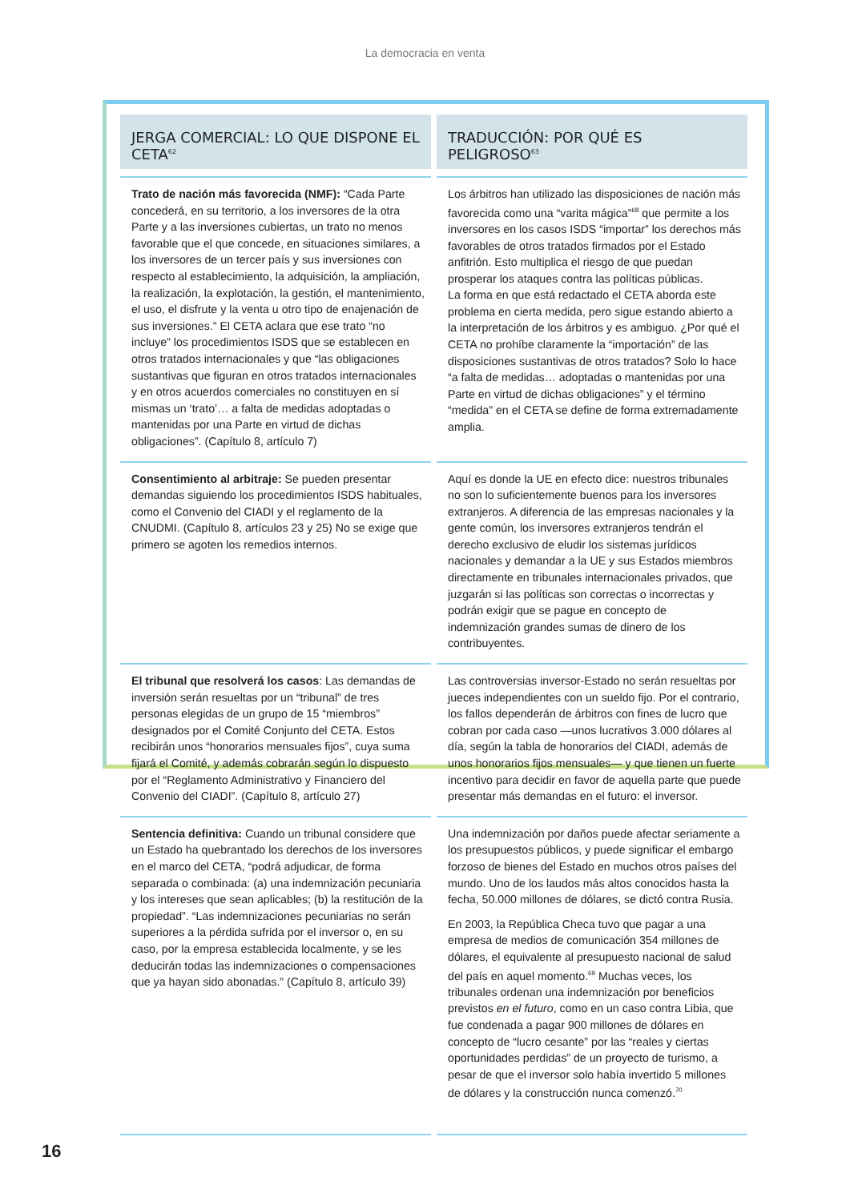La democracia en venta
| JERGA COMERCIAL: LO QUE DISPONE EL CETA<sup>62</sup> | TRADUCCIÓN: POR QUÉ ES PELIGROSO<sup>63</sup> |
| --- | --- |
| Trato de nación más favorecida (NMF): “Cada Parte concederá, en su territorio, a los inversores de la otra Parte y a las inversiones cubiertas, un trato no menos favorable que el que concede, en situaciones similares, a los inversores de un tercer país y sus inversiones con respecto al establecimiento, la adquisición, la ampliación, la realización, la explotación, la gestión, el mantenimiento, el uso, el disfrute y la venta u otro tipo de enajenación de sus inversiones.” El CETA aclara que ese trato “no incluye” los procedimientos ISDS que se establecen en otros tratados internacionales y que “las obligaciones sustantivas que figuran en otros tratados internacionales y en otros acuerdos comerciales no constituyen en sí mismas un ‘trato’… a falta de medidas adoptadas o mantenidas por una Parte en virtud de dichas obligaciones”. (Capítulo 8, artículo 7) | Los árbitros han utilizado las disposiciones de nación más favorecida como una “varita mágica”<sup>68</sup> que permite a los inversores en los casos ISDS “importar” los derechos más favorables de otros tratados firmados por el Estado anfitrión. Esto multiplica el riesgo de que puedan prosperar los ataques contra las políticas públicas. La forma en que está redactado el CETA aborda este problema en cierta medida, pero sigue estando abierto a la interpretación de los árbitros y es ambiguo. ¿Por qué el CETA no prohíbe claramente la “importación” de las disposiciones sustantivas de otros tratados? Solo lo hace “a falta de medidas… adoptadas o mantenidas por una Parte en virtud de dichas obligaciones” y el término “medida” en el CETA se define de forma extremadamente amplia. |
| Consentimiento al arbitraje: Se pueden presentar demandas siguiendo los procedimientos ISDS habituales, como el Convenio del CIADI y el reglamento de la CNUDMI. (Capítulo 8, artículos 23 y 25) No se exige que primero se agoten los remedios internos. | Aquí es donde la UE en efecto dice: nuestros tribunales no son lo suficientemente buenos para los inversores extranjeros. A diferencia de las empresas nacionales y la gente común, los inversores extranjeros tendrán el derecho exclusivo de eludir los sistemas jurídicos nacionales y demandar a la UE y sus Estados miembros directamente en tribunales internacionales privados, que juzgarán si las políticas son correctas o incorrectas y podrán exigir que se pague en concepto de indemnización grandes sumas de dinero de los contribuyentes. |
| El tribunal que resolverá los casos : Las demandas de inversión serán resueltas por un “tribunal” de tres personas elegidas de un grupo de 15 “miembros” designados por el Comité Conjunto del CETA. Estos recibirán unos “honorarios mensuales fijos”, cuya suma fijará el Comité, y además cobrarán según lo dispuesto por el “Reglamento Administrativo y Financiero del Convenio del CIADI”. (Capítulo 8, artículo 27) | Las controversias inversor-Estado no serán resueltas por jueces independientes con un sueldo fijo. Por el contrario, los fallos dependerán de árbitros con fines de lucro que cobran por cada caso —unos lucrativos 3.000 dólares al día, según la tabla de honorarios del CIADI, además de unos honorarios fijos mensuales— y que tienen un fuerte incentivo para decidir en favor de aquella parte que puede presentar más demandas en el futuro: el inversor. |
| Sentencia definitiva: Cuando un tribunal considere que un Estado ha quebrantado los derechos de los inversores en el marco del CETA, “podrá adjudicar, de forma separada o combinada: (a) una indemnización pecuniaria y los intereses que sean aplicables; (b) la restitución de la propiedad”. “Las indemnizaciones pecuniarias no serán superiores a la pérdida sufrida por el inversor o, en su caso, por la empresa establecida localmente, y se les deducirán todas las indemnizaciones o compensaciones que ya hayan sido abonadas.” (Capítulo 8, artículo 39) | Una indemnización por daños puede afectar seriamente a los presupuestos públicos, y puede significar el embargo forzoso de bienes del Estado en muchos otros países del mundo. Uno de los laudos más altos conocidos hasta la fecha, 50.000 millones de dólares, se dictó contra Rusia. En 2003, la República Checa tuvo que pagar a una empresa de medios de comunicación 354 millones de dólares, el equivalente al presupuesto nacional de salud del país en aquel momento.<sup>69</sup> Muchas veces, los tribunales ordenan una indemnización por beneficios previstos en el futuro , como en un caso contra Libia, que fue condenada a pagar 900 millones de dólares en concepto de “lucro cesante” por las “reales y ciertas oportunidades perdidas” de un proyecto de turismo, a pesar de que el inversor solo había invertido 5 millones de dólares y la construcción nunca comenzó.<sup>70</sup> |
16